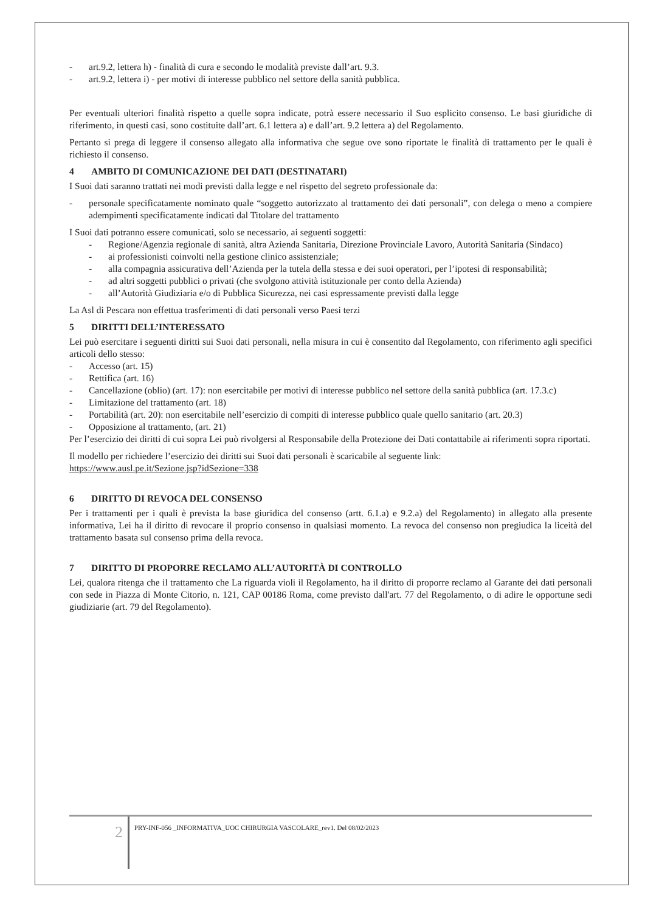- art.9.2, lettera h) - finalità di cura e secondo le modalità previste dall’art. 9.3.
- art.9.2, lettera i) - per motivi di interesse pubblico nel settore della sanità pubblica.
Per eventuali ulteriori finalità rispetto a quelle sopra indicate, potrà essere necessario il Suo esplicito consenso. Le basi giuridiche di riferimento, in questi casi, sono costituite dall’art. 6.1 lettera a) e dall’art. 9.2 lettera a) del Regolamento.
Pertanto si prega di leggere il consenso allegato alla informativa che segue ove sono riportate le finalità di trattamento per le quali è richiesto il consenso.
4 AMBITO DI COMUNICAZIONE DEI DATI (DESTINATARI)
I Suoi dati saranno trattati nei modi previsti dalla legge e nel rispetto del segreto professionale da:
- personale specificatamente nominato quale “soggetto autorizzato al trattamento dei dati personali”, con delega o meno a compiere adempimenti specificatamente indicati dal Titolare del trattamento
I Suoi dati potranno essere comunicati, solo se necessario, ai seguenti soggetti:
- Regione/Agenzia regionale di sanità, altra Azienda Sanitaria, Direzione Provinciale Lavoro, Autorità Sanitaria (Sindaco)
- ai professionisti coinvolti nella gestione clinico assistenziale;
- alla compagnia assicurativa dell’Azienda per la tutela della stessa e dei suoi operatori, per l’ipotesi di responsabilità;
- ad altri soggetti pubblici o privati (che svolgono attività istituzionale per conto della Azienda)
- all’Autorità Giudiziaria e/o di Pubblica Sicurezza, nei casi espressamente previsti dalla legge
La Asl di Pescara non effettua trasferimenti di dati personali verso Paesi terzi
5 DIRITTI DELL’INTERESSATO
Lei può esercitare i seguenti diritti sui Suoi dati personali, nella misura in cui è consentito dal Regolamento, con riferimento agli specifici articoli dello stesso:
- Accesso (art. 15)
- Rettifica (art. 16)
- Cancellazione (oblio) (art. 17): non esercitabile per motivi di interesse pubblico nel settore della sanità pubblica (art. 17.3.c)
- Limitazione del trattamento (art. 18)
- Portabilità (art. 20): non esercitabile nell’esercizio di compiti di interesse pubblico quale quello sanitario (art. 20.3)
- Opposizione al trattamento, (art. 21)
Per l’esercizio dei diritti di cui sopra Lei può rivolgersi al Responsabile della Protezione dei Dati contattabile ai riferimenti sopra riportati.
Il modello per richiedere l’esercizio dei diritti sui Suoi dati personali è scaricabile al seguente link:
https://www.ausl.pe.it/Sezione.jsp?idSezione=338
6 DIRITTO DI REVOCA DEL CONSENSO
Per i trattamenti per i quali è prevista la base giuridica del consenso (artt. 6.1.a) e 9.2.a) del Regolamento) in allegato alla presente informativa, Lei ha il diritto di revocare il proprio consenso in qualsiasi momento. La revoca del consenso non pregiudica la liceità del trattamento basata sul consenso prima della revoca.
7 DIRITTO DI PROPORRE RECLAMO ALL’AUTORITÀ DI CONTROLLO
Lei, qualora ritenga che il trattamento che La riguarda violi il Regolamento, ha il diritto di proporre reclamo al Garante dei dati personali con sede in Piazza di Monte Citorio, n. 121, CAP 00186 Roma, come previsto dall'art. 77 del Regolamento, o di adire le opportune sedi giudiziarie (art. 79 del Regolamento).
2
PRY-INF-056 _INFORMATIVA_UOC CHIRURGIA VASCOLARE_rev1. Del 08/02/2023